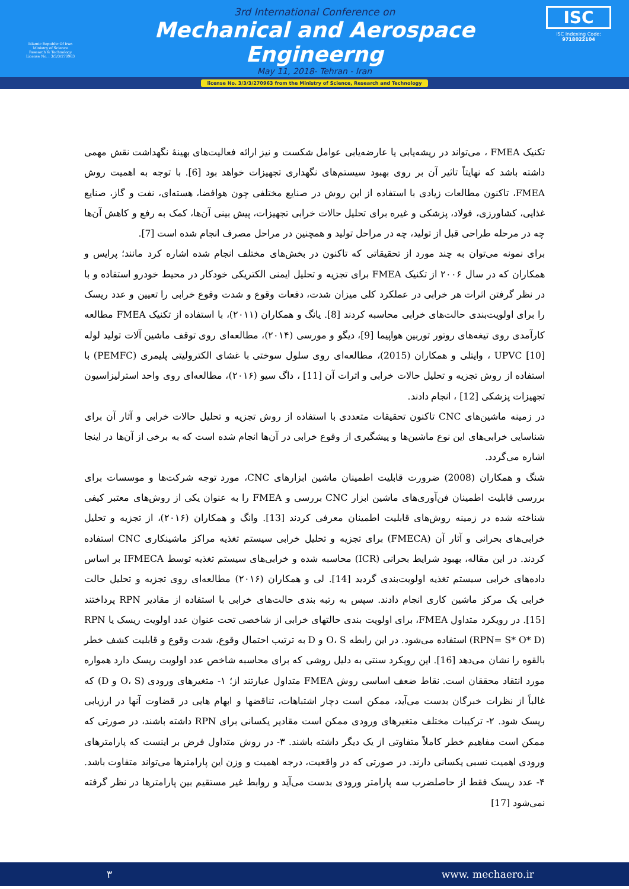Islamic Republic Of Iran
Ministry of Science
Research & Technology
License No. : 3/3/3/270963
3rd International Conference on
Mechanical and Aerospace Engineerng
May 11, 2018- Tehran - Iran
license No. 3/3/3/270963 from the Ministry of Science, Research and Technology
ISC
ISC Indexing Code:
9718022104
تکنیک FMEA ، می‌تواند در ریشه‌یابی یا عارضه‌یابی عوامل شکست و نیز ارائه فعالیت‌های بهینه‌ٔ نگهداشت نقش مهمی داشته باشد که نهایتاً تاثیر آن بر روی بهبود سیستم‌های نگهداری تجهیزات خواهد بود [6]. با توجه به اهمیت روش FMEA، تاکنون مطالعات زیادی با استفاده از این روش در صنایع مختلفی چون هوافضا، هسته‌ای، نفت و گاز، صنایع غذایی، کشاورزی، فولاد، پزشکی و غیره برای تحلیل حالات خرابی تجهیزات، پیش بینی آن‌ها، کمک به رفع و کاهش آن‌ها چه در مرحله طراحی قبل از تولید، چه در مراحل تولید و همچنین در مراحل مصرف انجام شده است [7].
برای نمونه می‌توان به چند مورد از تحقیقاتی که تاکنون در بخش‌های مختلف انجام شده اشاره کرد مانند؛ پرایس و همکاران که در سال ۲۰۰۶ از تکنیک FMEA برای تجزیه و تحلیل ایمنی الکتریکی خودکار در محیط خودرو استفاده و با در نظر گرفتن اثرات هر خرابی در عملکرد کلی میزان شدت، دفعات وقوع و شدت وقوع خرابی را تعیین و عدد ریسک را برای اولویت‌بندی حالت‌های خرابی محاسبه کردند [8]. یانگ و همکاران (۲۰۱۱)، با استفاده از تکنیک FMEA مطالعه کارآمدی روی تیغه‌های روتور توربین هواپیما [9]، دیگو و مورسی (۲۰۱۴)، مطالعه‌ای روی توقف ماشین آلات تولید لوله UPVC [10] ، وایتلی و همکاران (2015)، مطالعه‌ای روی سلول سوختی با غشای الکترولیتی پلیمری (PEMFC) با استفاده از روش تجزیه و تحلیل حالات خرابی و اثرات آن [11] ، داگ سیو (۲۰۱۶)، مطالعه‌ای روی واحد استرلیزاسیون تجهیزات پزشکی [12] ، انجام دادند.
در زمینه ماشین‌های CNC تاکنون تحقیقات متعددی با استفاده از روش تجزیه و تحلیل حالات خرابی و آثار آن برای شناسایی خرابی‌های این نوع ماشین‌ها و پیشگیری از وقوع خرابی در آن‌ها انجام شده است که به برخی از آن‌ها در اینجا اشاره می‌گردد.
شنگ و همکاران (2008) ضرورت قابلیت اطمینان ماشین ابزارهای CNC، مورد توجه شرکت‌ها و موسسات برای بررسی قابلیت اطمینان فن‌آوری‌های ماشین ابزار CNC بررسی و FMEA را به عنوان یکی از روش‌های معتبر کیفی شناخته شده در زمینه روش‌های قابلیت اطمینان معرفی کردند [13]. وانگ و همکاران (۲۰۱۶)، از تجزیه و تحلیل خرابی‌های بحرانی و آثار آن (FMECA) برای تجزیه و تحلیل خرابی سیستم تغذیه مراکز ماشینکاری CNC استفاده کردند. در این مقاله، بهبود شرایط بحرانی (ICR) محاسبه شده و خرابی‌های سیستم تغذیه توسط IFMECA بر اساس داده‌های خرابی سیستم تغذیه اولویت‌بندی گردید [14]. لی و همکاران (۲۰۱۶) مطالعه‌ای روی تجزیه و تحلیل حالت خرابی یک مرکز ماشین کاری انجام دادند. سپس به رتبه بندی حالت‌های خرابی با استفاده از مقادیر RPN پرداختند [15]. در رویکرد متداول FMEA، برای اولویت بندی حالتهای خرابی از شاخصی تحت عنوان عدد اولویت ریسک یا RPN (RPN= S* O* D) استفاده می‌شود. در این رابطه O، S و D به ترتیب احتمال وقوع، شدت وقوع و قابلیت کشف خطر بالقوه را نشان می‌دهد [16]. این رویکرد سنتی به دلیل روشی که برای محاسبه شاخص عدد اولویت ریسک دارد همواره مورد انتقاد محققان است. نقاط ضعف اساسی روش FMEA متداول عبارتند از؛ ۱- متغیرهای ورودی (O، S و D) که غالباً از نظرات خبرگان بدست می‌آید، ممکن است دچار اشتباهات، تناقضها و ابهام هایی در قضاوت آنها در ارزیابی ریسک شود. ۲- ترکیبات مختلف متغیرهای ورودی ممکن است مقادیر یکسانی برای RPN داشته باشند، در صورتی که ممکن است مفاهیم خطر کاملاً متفاوتی از یک دیگر داشته باشند. ۳- در روش متداول فرض بر اینست که پارامترهای ورودی اهمیت نسبی یکسانی دارند. در صورتی که در واقعیت، درجه اهمیت و وزن این پارامترها می‌تواند متفاوت باشد. ۴- عدد ریسک فقط از حاصلضرب سه پارامتر ورودی بدست می‌آید و روابط غیر مستقیم بین پارامترها در نظر گرفته نمی‌شود [17]
٣ www. mechaero.ir